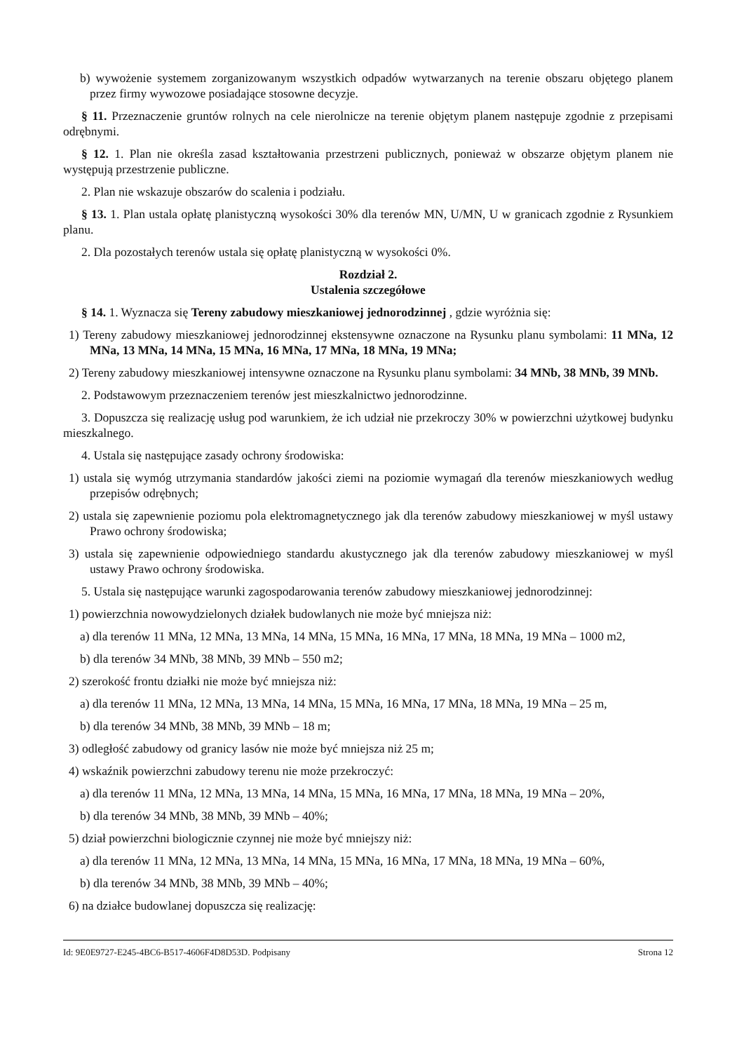b) wywożenie systemem zorganizowanym wszystkich odpadów wytwarzanych na terenie obszaru objętego planem przez firmy wywozowe posiadające stosowne decyzje.
§ 11. Przeznaczenie gruntów rolnych na cele nierolnicze na terenie objętym planem następuje zgodnie z przepisami odrębnymi.
§ 12. 1. Plan nie określa zasad kształtowania przestrzeni publicznych, ponieważ w obszarze objętym planem nie występują przestrzenie publiczne.
2. Plan nie wskazuje obszarów do scalenia i podziału.
§ 13. 1. Plan ustala opłatę planistyczną wysokości 30% dla terenów MN, U/MN, U w granicach zgodnie z Rysunkiem planu.
2. Dla pozostałych terenów ustala się opłatę planistyczną w wysokości 0%.
Rozdział 2.
Ustalenia szczegółowe
§ 14. 1. Wyznacza się Tereny zabudowy mieszkaniowej jednorodzinnej , gdzie wyróżnia się:
1) Tereny zabudowy mieszkaniowej jednorodzinnej ekstensywne oznaczone na Rysunku planu symbolami: 11 MNa, 12 MNa, 13 MNa, 14 MNa, 15 MNa, 16 MNa, 17 MNa, 18 MNa, 19 MNa;
2) Tereny zabudowy mieszkaniowej intensywne oznaczone na Rysunku planu symbolami: 34 MNb, 38 MNb, 39 MNb.
2. Podstawowym przeznaczeniem terenów jest mieszkalnictwo jednorodzinne.
3. Dopuszcza się realizację usług pod warunkiem, że ich udział nie przekroczy 30% w powierzchni użytkowej budynku mieszkalnego.
4. Ustala się następujące zasady ochrony środowiska:
1) ustala się wymóg utrzymania standardów jakości ziemi na poziomie wymagań dla terenów mieszkaniowych według przepisów odrębnych;
2) ustala się zapewnienie poziomu pola elektromagnetycznego jak dla terenów zabudowy mieszkaniowej w myśl ustawy Prawo ochrony środowiska;
3) ustala się zapewnienie odpowiedniego standardu akustycznego jak dla terenów zabudowy mieszkaniowej w myśl ustawy Prawo ochrony środowiska.
5. Ustala się następujące warunki zagospodarowania terenów zabudowy mieszkaniowej jednorodzinnej:
1) powierzchnia nowowydzielonych działek budowlanych nie może być mniejsza niż:
a) dla terenów 11 MNa, 12 MNa, 13 MNa, 14 MNa, 15 MNa, 16 MNa, 17 MNa, 18 MNa, 19 MNa – 1000 m2,
b) dla terenów 34 MNb, 38 MNb, 39 MNb – 550 m2;
2) szerokość frontu działki nie może być mniejsza niż:
a) dla terenów 11 MNa, 12 MNa, 13 MNa, 14 MNa, 15 MNa, 16 MNa, 17 MNa, 18 MNa, 19 MNa – 25 m,
b) dla terenów 34 MNb, 38 MNb, 39 MNb – 18 m;
3) odległość zabudowy od granicy lasów nie może być mniejsza niż 25 m;
4) wskaźnik powierzchni zabudowy terenu nie może przekroczyć:
a) dla terenów 11 MNa, 12 MNa, 13 MNa, 14 MNa, 15 MNa, 16 MNa, 17 MNa, 18 MNa, 19 MNa – 20%,
b) dla terenów 34 MNb, 38 MNb, 39 MNb – 40%;
5) dział powierzchni biologicznie czynnej nie może być mniejszy niż:
a) dla terenów 11 MNa, 12 MNa, 13 MNa, 14 MNa, 15 MNa, 16 MNa, 17 MNa, 18 MNa, 19 MNa – 60%,
b) dla terenów 34 MNb, 38 MNb, 39 MNb – 40%;
6) na działce budowlanej dopuszcza się realizację:
Id: 9E0E9727-E245-4BC6-B517-4606F4D8D53D. Podpisany Strona 12